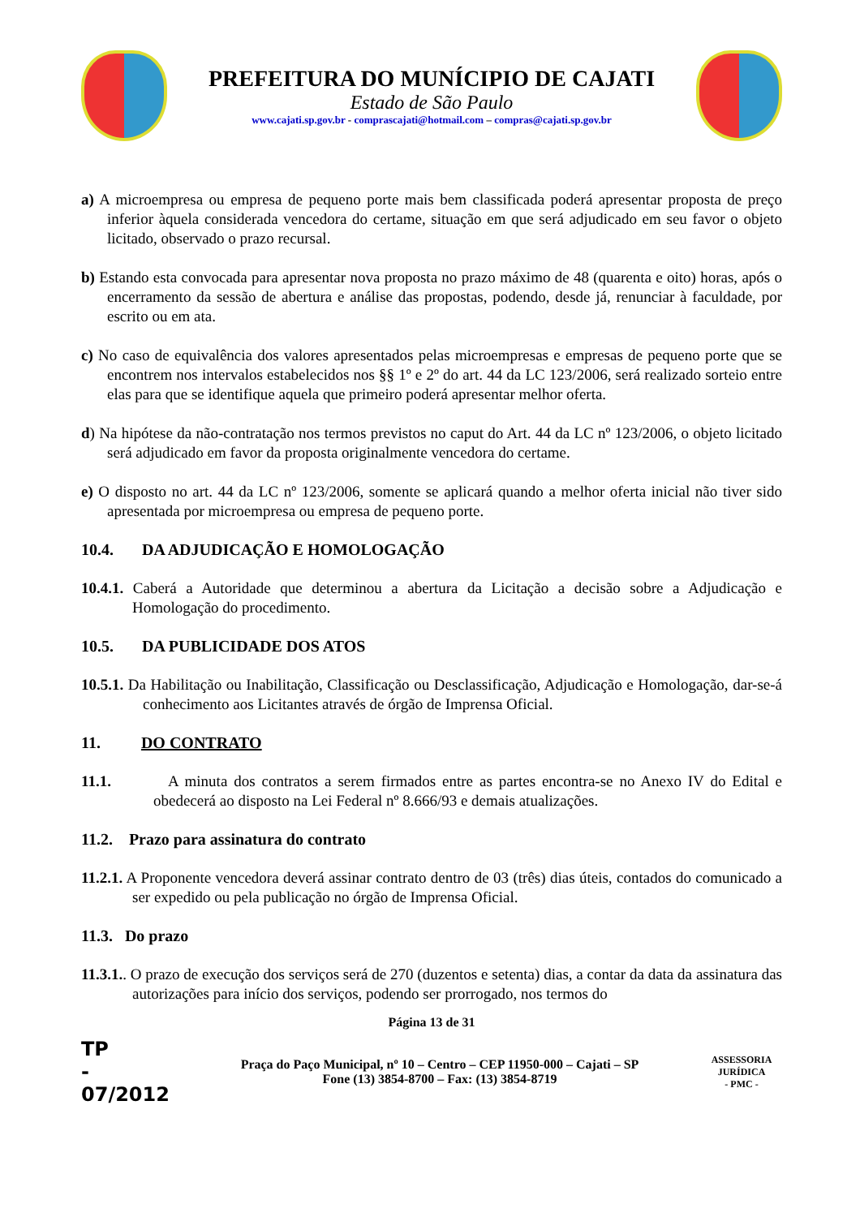PREFEITURA DO MUNÍCIPIO DE CAJATI
Estado de São Paulo
www.cajati.sp.gov.br - comprascajati@hotmail.com – compras@cajati.sp.gov.br
a) A microempresa ou empresa de pequeno porte mais bem classificada poderá apresentar proposta de preço inferior àquela considerada vencedora do certame, situação em que será adjudicado em seu favor o objeto licitado, observado o prazo recursal.
b) Estando esta convocada para apresentar nova proposta no prazo máximo de 48 (quarenta e oito) horas, após o encerramento da sessão de abertura e análise das propostas, podendo, desde já, renunciar à faculdade, por escrito ou em ata.
c) No caso de equivalência dos valores apresentados pelas microempresas e empresas de pequeno porte que se encontrem nos intervalos estabelecidos nos §§ 1º e 2º do art. 44 da LC 123/2006, será realizado sorteio entre elas para que se identifique aquela que primeiro poderá apresentar melhor oferta.
d) Na hipótese da não-contratação nos termos previstos no caput do Art. 44 da LC nº 123/2006, o objeto licitado será adjudicado em favor da proposta originalmente vencedora do certame.
e) O disposto no art. 44 da LC nº 123/2006, somente se aplicará quando a melhor oferta inicial não tiver sido apresentada por microempresa ou empresa de pequeno porte.
10.4. DA ADJUDICAÇÃO E HOMOLOGAÇÃO
10.4.1. Caberá a Autoridade que determinou a abertura da Licitação a decisão sobre a Adjudicação e Homologação do procedimento.
10.5. DA PUBLICIDADE DOS ATOS
10.5.1. Da Habilitação ou Inabilitação, Classificação ou Desclassificação, Adjudicação e Homologação, dar-se-á conhecimento aos Licitantes através de órgão de Imprensa Oficial.
11. DO CONTRATO
11.1. A minuta dos contratos a serem firmados entre as partes encontra-se no Anexo IV do Edital e obedecerá ao disposto na Lei Federal nº 8.666/93 e demais atualizações.
11.2. Prazo para assinatura do contrato
11.2.1. A Proponente vencedora deverá assinar contrato dentro de 03 (três) dias úteis, contados do comunicado a ser expedido ou pela publicação no órgão de Imprensa Oficial.
11.3. Do prazo
11.3.1.. O prazo de execução dos serviços será de 270 (duzentos e setenta) dias, a contar da data da assinatura das autorizações para início dos serviços, podendo ser prorrogado, nos termos do
Página 13 de 31
TP
-
07/2012
Praça do Paço Municipal, nº 10 – Centro – CEP 11950-000 – Cajati – SP
Fone (13) 3854-8700 – Fax: (13) 3854-8719
ASSESSORIA JURÍDICA
- PMC -